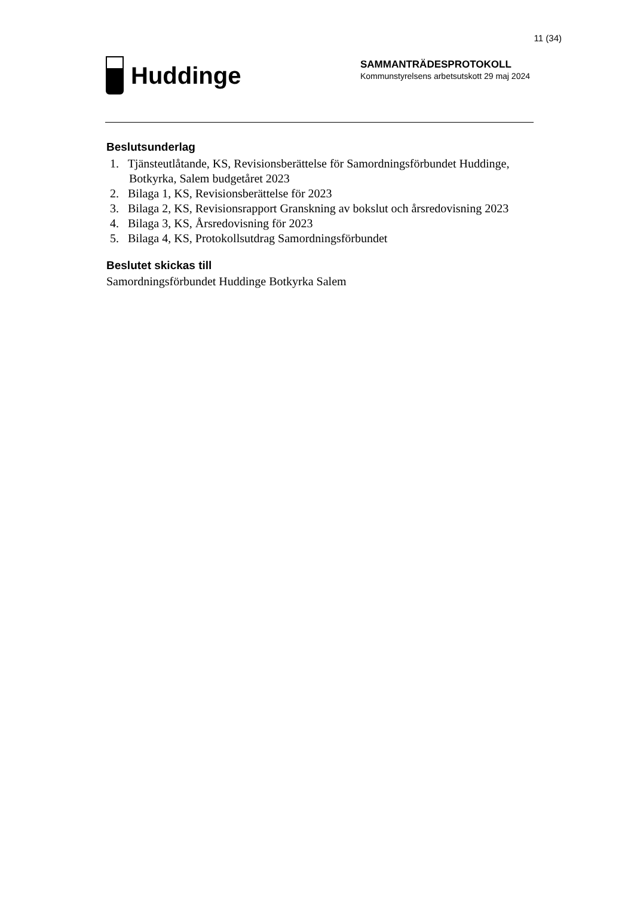11 (34)
Huddinge
SAMMANTRÄDESPROTOKOLL
Kommunstyrelsens arbetsutskott 29 maj 2024
Beslutsunderlag
1. Tjänsteutlåtande, KS, Revisionsberättelse för Samordningsförbundet Huddinge, Botkyrka, Salem budgetåret 2023
2. Bilaga 1, KS, Revisionsberättelse för 2023
3. Bilaga 2, KS, Revisionsrapport Granskning av bokslut och årsredovisning 2023
4. Bilaga 3, KS, Årsredovisning för 2023
5. Bilaga 4, KS, Protokollsutdrag Samordningsförbundet
Beslutet skickas till
Samordningsförbundet Huddinge Botkyrka Salem